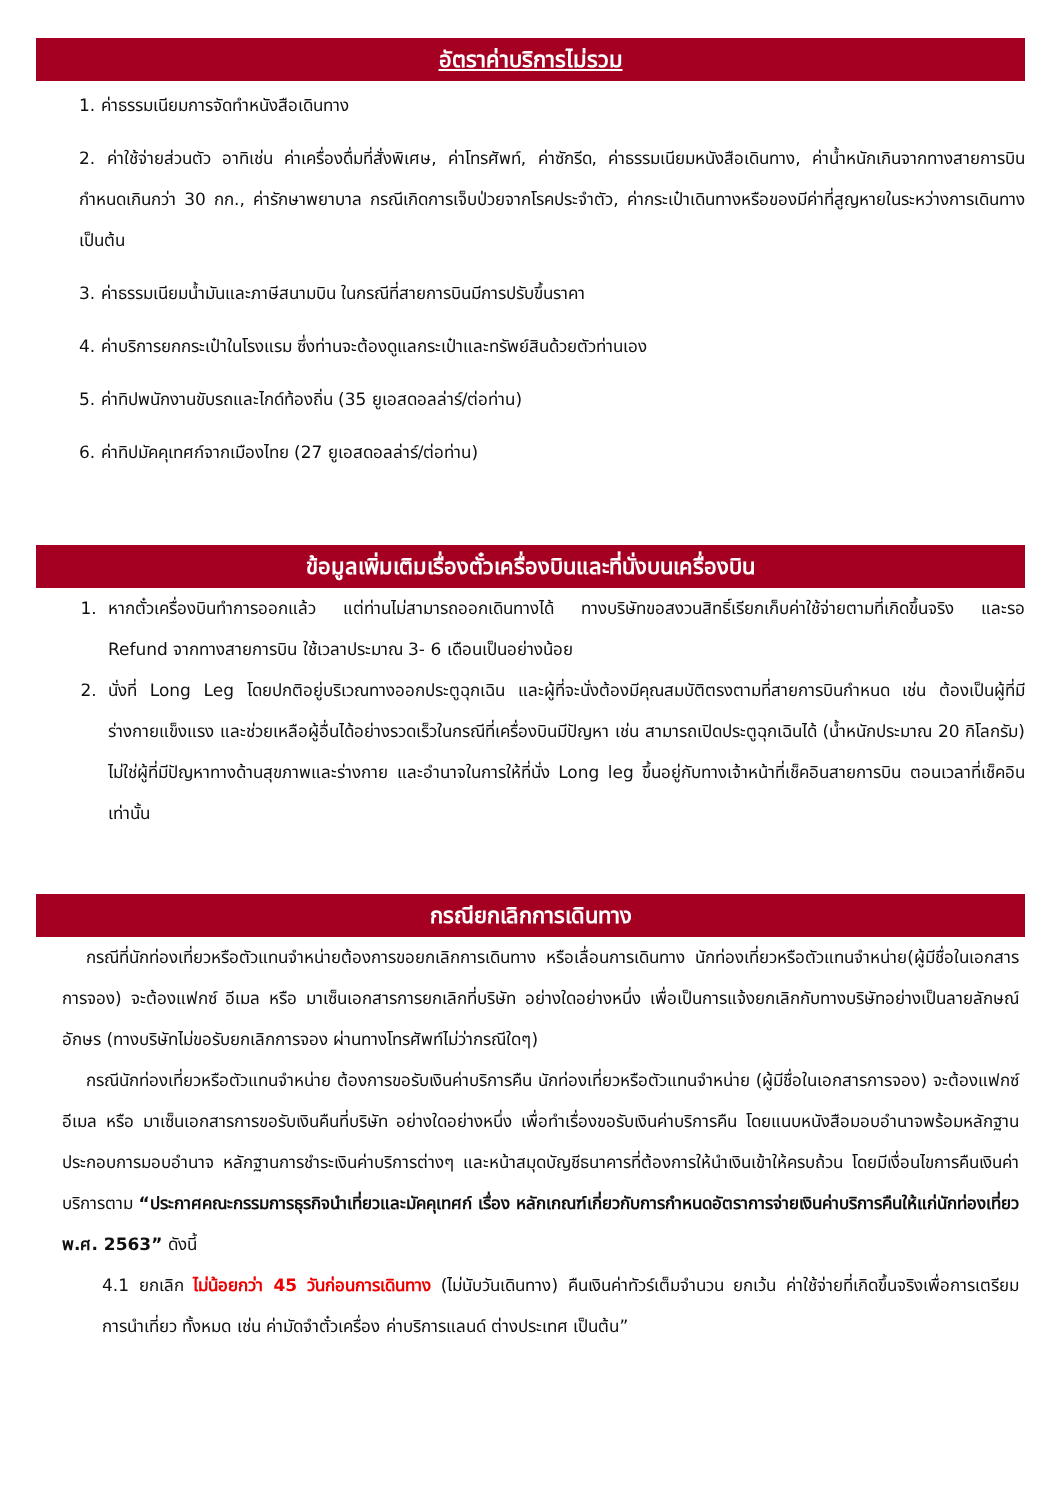อัตราค่าบริการไม่รวม
1. ค่าธรรมเนียมการจัดทำหนังสือเดินทาง
2. ค่าใช้จ่ายส่วนตัว อาทิเช่น ค่าเครื่องดื่มที่สั่งพิเศษ, ค่าโทรศัพท์, ค่าซักรีด, ค่าธรรมเนียมหนังสือเดินทาง, ค่าน้ำหนักเกินจากทางสายการบินกำหนดเกินกว่า 30 กก., ค่ารักษาพยาบาล กรณีเกิดการเจ็บป่วยจากโรคประจำตัว, ค่ากระเป๋าเดินทางหรือของมีค่าที่สูญหายในระหว่างการเดินทาง เป็นต้น
3. ค่าธรรมเนียมน้ำมันและภาษีสนามบิน ในกรณีที่สายการบินมีการปรับขึ้นราคา
4. ค่าบริการยกกระเป๋าในโรงแรม ซึ่งท่านจะต้องดูแลกระเป๋าและทรัพย์สินด้วยตัวท่านเอง
5. ค่าทิปพนักงานขับรถและไกด์ท้องถิ่น (35 ยูเอสดอลล่าร์/ต่อท่าน)
6. ค่าทิปมัคคุเทศก์จากเมืองไทย (27 ยูเอสดอลล่าร์/ต่อท่าน)
ข้อมูลเพิ่มเติมเรื่องตั๋วเครื่องบินและที่นั่งบนเครื่องบิน
1. หากตั๋วเครื่องบินทำการออกแล้ว แต่ท่านไม่สามารถออกเดินทางได้ ทางบริษัทขอสงวนสิทธิ์เรียกเก็บค่าใช้จ่ายตามที่เกิดขึ้นจริง และรอ Refund จากทางสายการบิน ใช้เวลาประมาณ 3- 6 เดือนเป็นอย่างน้อย
2. นั่งที่ Long Leg โดยปกติอยู่บริเวณทางออกประตูฉุกเฉิน และผู้ที่จะนั่งต้องมีคุณสมบัติตรงตามที่สายการบินกำหนด เช่น ต้องเป็นผู้ที่มีร่างกายแข็งแรง และช่วยเหลือผู้อื่นได้อย่างรวดเร็วในกรณีที่เครื่องบินมีปัญหา เช่น สามารถเปิดประตูฉุกเฉินได้ (น้ำหนักประมาณ 20 กิโลกรัม) ไม่ใช่ผู้ที่มีปัญหาทางด้านสุขภาพและร่างกาย และอำนาจในการให้ที่นั่ง Long leg ขึ้นอยู่กับทางเจ้าหน้าที่เช็คอินสายการบิน ตอนเวลาที่เช็คอินเท่านั้น
กรณียกเลิกการเดินทาง
กรณีที่นักท่องเที่ยวหรือตัวแทนจำหน่ายต้องการขอยกเลิกการเดินทาง หรือเลื่อนการเดินทาง นักท่องเที่ยวหรือตัวแทนจำหน่าย(ผู้มีชื่อในเอกสารการจอง) จะต้องแฟกซ์ อีเมล หรือ มาเซ็นเอกสารการยกเลิกที่บริษัท อย่างใดอย่างหนึ่ง เพื่อเป็นการแจ้งยกเลิกกับทางบริษัทอย่างเป็นลายลักษณ์อักษร (ทางบริษัทไม่ขอรับยกเลิกการจอง ผ่านทางโทรศัพท์ไม่ว่ากรณีใดๆ)
กรณีนักท่องเที่ยวหรือตัวแทนจำหน่าย ต้องการขอรับเงินค่าบริการคืน นักท่องเที่ยวหรือตัวแทนจำหน่าย (ผู้มีชื่อในเอกสารการจอง) จะต้องแฟกซ์ อีเมล หรือ มาเซ็นเอกสารการขอรับเงินคืนที่บริษัท อย่างใดอย่างหนึ่ง เพื่อทำเรื่องขอรับเงินค่าบริการคืน โดยแนบหนังสือมอบอำนาจพร้อมหลักฐานประกอบการมอบอำนาจ หลักฐานการชำระเงินค่าบริการต่างๆ และหน้าสมุดบัญชีธนาคารที่ต้องการให้นำเงินเข้าให้ครบถ้วน โดยมีเงื่อนไขการคืนเงินค่าบริการตาม “ประกาศคณะกรรมการธุรกิจนำเที่ยวและมัคคุเทศก์ เรื่อง หลักเกณฑ์เกี่ยวกับการกำหนดอัตราการจ่ายเงินค่าบริการคืนให้แก่นักท่องเที่ยว พ.ศ. 2563” ดังนี้
4.1 ยกเลิก ไม่น้อยกว่า 45 วันก่อนการเดินทาง (ไม่นับวันเดินทาง) คืนเงินค่าทัวร์เต็มจำนวน ยกเว้น ค่าใช้จ่ายที่เกิดขึ้นจริงเพื่อการเตรียมการนำเที่ยว ทั้งหมด เช่น ค่ามัดจำตั๋วเครื่อง ค่าบริการแลนด์ ต่างประเทศ เป็นต้น”